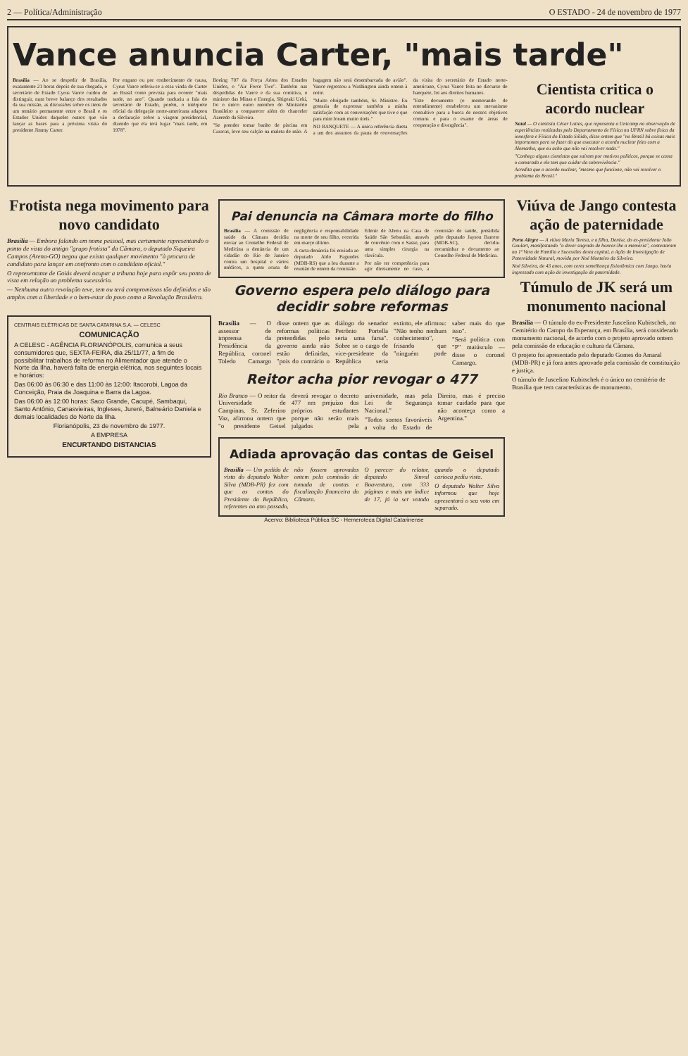2 — Política/Administração O ESTADO - 24 de novembro de 1977
Vance anuncia Carter, "mais tarde"
Brasília — Ao se despedir de Brasília, exatamente 21 horas depois de sua chegada, o secretário de Estado Cyrus Vance cuidou de distinguir, num breve balanço dos resultados da sua missão, as discussões sobre os itens de um temário permanente entre o Brasil e os Estados Unidos daqueles outros que vão lançar as bases para a próxima visita do presidente Jimmy Carter.
Por engano ou por conhecimento de causa, Cyrus Vance referiu-se a essa vinda de Carter ao Brasil como prevista para ocorrer "mais tarde, no ano". Quando traduziu a fala do secretário de Estado, porém, o intérprete oficial da delegação norte-americana adaptou a declaração sobre a viagem presidencial, dizendo que ela terá lugar "mais tarde, em 1978".
Boeing 707 da Força Aérea dos Estados Unidos, o "Air Force Two". Também nas despedidas de Vance e da sua comitiva, o ministro das Minas e Energia, Shigeaki Ueki, foi o único outro membro do Ministério Brasileiro a comparecer além do chanceler Azeredo da Silveira.
"Se prender tomar banho de piscina em Caracas, leve seu calção na maleta de mão. A bagagem não será desembarcada do avião". Vance regressou a Washington ainda ontem à noite.
"Muito obrigado também, Sr. Ministro. Eu gostaria de expressar também a minha satisfação com as conversações que tive e que para mim foram muito úteis."
NO BANQUETE — A única referência direta a um dos assuntos da pauta de conversações da visita do secretário de Estado norte-americano, Cyrus Vance feita no discurso do banquete, foi aos direitos humanos.
"Este documento (o memorando de entendimento) estabeleceu um mecanismo consultivo para a busca de nossos objetivos comuns e para o exame de áreas de cooperação e divergência".
Cientista critica o acordo nuclear
Natal — O cientista César Lattes, que representa a Unicamp na observação de experiências realizadas pelo Departamento de Física na UFRN sobre física da ionosfera e Física do Estado Sólido, disse ontem que "no Brasil há coisas mais importantes para se fazer do que executar o acordo nuclear feito com a Alemanha, que eu acho que não vai resolver nada."
"Conheço alguns cientistas que saíram por motivos políticos, porque se cassa o camarada e ele tem que cuidar da sobrevivência."
Acredita que o acordo nuclear, "mesmo que funcione, não vai resolver o problema do Brasil."
Frotista nega movimento para novo candidato
Brasília — Embora falando em nome pessoal, mas certamente representando o ponto de vista do antigo "grupo frotista" da Câmara, o deputado Siqueira Campos (Arena-GO) negou que exista qualquer movimento "à procura de candidato para lançar em confronto com o candidato oficial."
O representante de Goiás deverá ocupar a tribuna hoje para expôr seu ponto de vista em relação ao problema sucessório.
— Nenhuma outra revolução teve, tem ou terá compromissos tão definidos e tão amplos com a liberdade e o bem-estar do povo como a Revolução Brasileira.
CENTRAIS ELÉTRICAS DE SANTA CATARINA S.A. — CELESC
COMUNICAÇÃO
A CELESC - AGÊNCIA FLORIANÓPOLIS, comunica a seus consumidores que, SEXTA-FEIRA, dia 25/11/77, a fim de possibilitar trabalhos de reforma no Alimentador que atende o Norte da Ilha, haverá falta de energia elétrica, nos seguintes locais e horários:
Das 06:00 às 06:30 e das 11:00 às 12:00: Itacorobi, Lagoa da Conceição, Praia da Joaquina e Barra da Lagoa.
Das 06:00 às 12:00 horas: Saco Grande, Cacupé, Sambaqui, Santo Antônio, Canasvieiras, Ingleses, Jureré, Balneário Daniela e demais localidades do Norte da Ilha.
Florianópolis, 23 de novembro de 1977.
A EMPRESA
ENCURTANDO DISTANCIAS
Pai denuncia na Câmara morte do filho
Brasília — A comissão de saúde da Câmara decidiu enviar ao Conselho Federal de Medicina a denúncia de um cidadão do Rio de Janeiro contra um hospital e vários médicos, a quem acusa de negligência e responsabilidade na morte de seu filho, ocorrida em março último.
A carta-denúncia foi enviada ao deputado Aldo Fagundes (MDB-RS) que a leu durante a reunião de ontem da comissão.
Edenir de Abreu na Casa de Saúde São Sebastião, através de convênio com o Sasse, para uma simples cirurgia na clavícula.
Por não ter competência para agir diretamente no caso, a comissão de saúde, presidida pelo deputado Jayson Barreto (MDB-SC), decidiu encaminhar o documento ao Conselho Federal de Medicina.
Governo espera pelo diálogo para decidir sobre reformas
Brasília — O assessor de imprensa da Presidência da República, coronel Toledo Camargo disse ontem que as reformas políticas pretendidas pelo governo ainda não estão definidas, "pois do contrário o diálogo do senador Petrônio Portella seria uma farsa". Sobre se o cargo de vice-presidente da República seria extinto, ele afirmou: "Não tenho nenhum conhecimento", frisando que "ninguém pode saber mais do que isso".
"Será política com "P" maiúsculo — disse o coronel Camargo.
Reitor acha pior revogar o 477
Rio Branco — O reitor da Universidade de Campinas, Sr. Zeferino Vaz, afirmou ontem que "o presidente Geisel deverá revogar o decreto 477 em prejuízo dos próprios estudantes porque não serão mais julgados pela universidade, mas pela Lei de Segurança Nacional."
"Todos somos favoráveis a volta do Estado de Direito, mas é preciso tomar cuidado para que não aconteça como a Argentina."
Adiada aprovação das contas de Geisel
Brasília — Um pedido de vista do deputado Walter Silva (MDB-PR) fez com que as contas do Presidente da República, referentes ao ano passado, não fossem aprovadas ontem pela comissão de tomada de contas e fiscalização financeira da Câmara.
O parecer do relator, deputado Sinval Boaventura, com 333 páginas e mais um índice de 17, já ia ser votado quando o deputado carioca pediu vista.
O deputado Walter Silva informou que hoje apresentará o seu voto em separado.
Viúva de Jango contesta ação de paternidade
Porto Alegre — A viúva Maria Teresa, e a filha, Denise, do ex-presidente João Goulart, manifestando "o dever sagrado de honrar-lhe a memória", contestaram na 1ª Vara de Família e Sucessões desta capital, a Ação de Investigação de Paternidade Natural, movida por Noé Monteiro da Silveira.
Noé Silveira, de 43 anos, com certa semelhança fisionômica com Jango, havia ingressado com ação de investigação de paternidade.
Túmulo de JK será um monumento nacional
Brasília — O túmulo do ex-Presidente Juscelino Kubitschek, no Cemitério do Campo da Esperança, em Brasília, será considerado monumento nacional, de acordo com o projeto aprovado ontem pela comissão de educação e cultura da Câmara.
O projeto foi apresentado pelo deputado Gomes do Amaral (MDB-PR) e já fora antes aprovado pela comissão de constituição e justiça.
O túmulo de Juscelino Kubitschek é o único no cemitério de Brasília que tem características de monumento.
Acervo: Biblioteca Pública SC - Hemeroteca Digital Catarinense